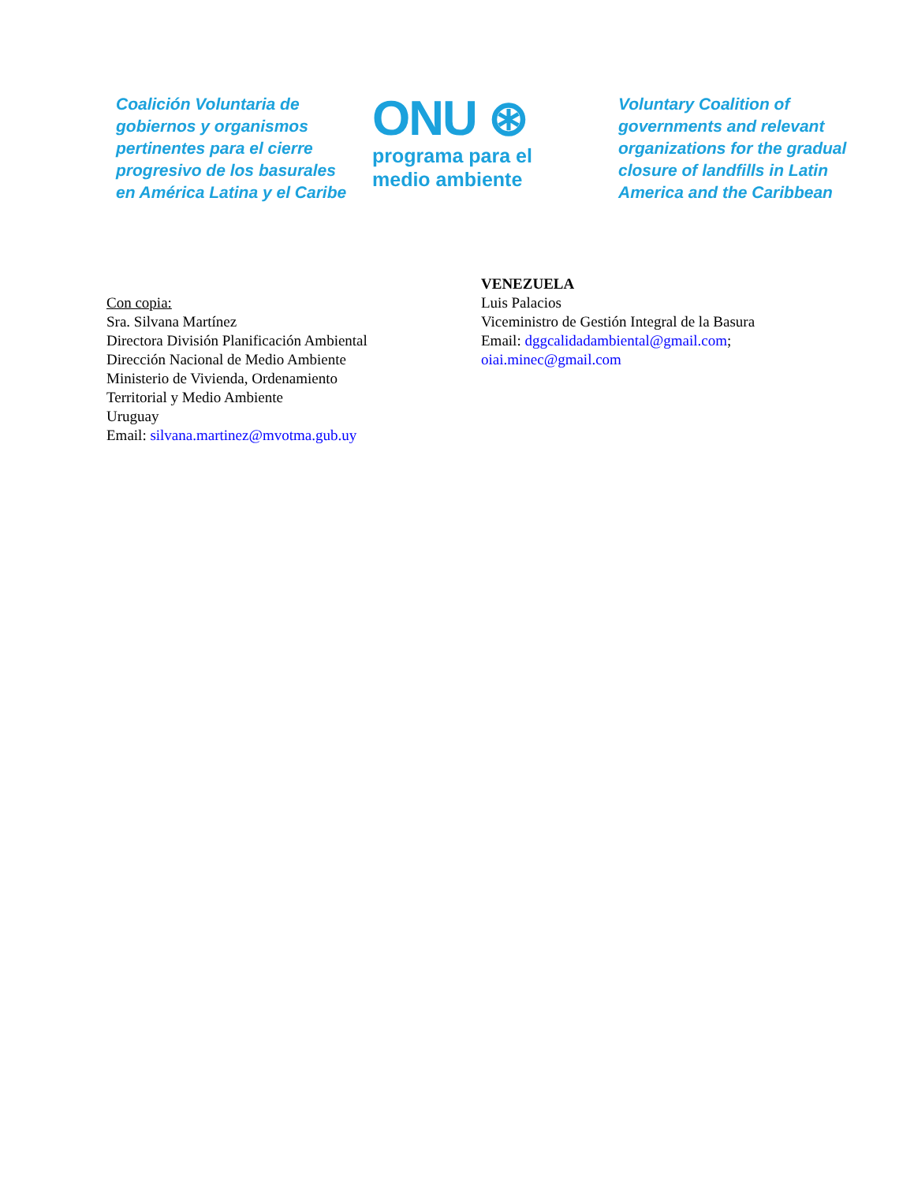Coalición Voluntaria de gobiernos y organismos pertinentes para el cierre progresivo de los basurales en América Latina y el Caribe
ONU ⊛
programa para el medio ambiente
Voluntary Coalition of governments and relevant organizations for the gradual closure of landfills in Latin America and the Caribbean
Con copia:
Sra. Silvana Martínez
Directora División Planificación Ambiental
Dirección Nacional de Medio Ambiente
Ministerio de Vivienda, Ordenamiento
Territorial y Medio Ambiente
Uruguay
Email: silvana.martinez@mvotma.gub.uy
VENEZUELA
Luis Palacios
Viceministro de Gestión Integral de la Basura
Email: dggcalidadambiental@gmail.com;
oiai.minec@gmail.com